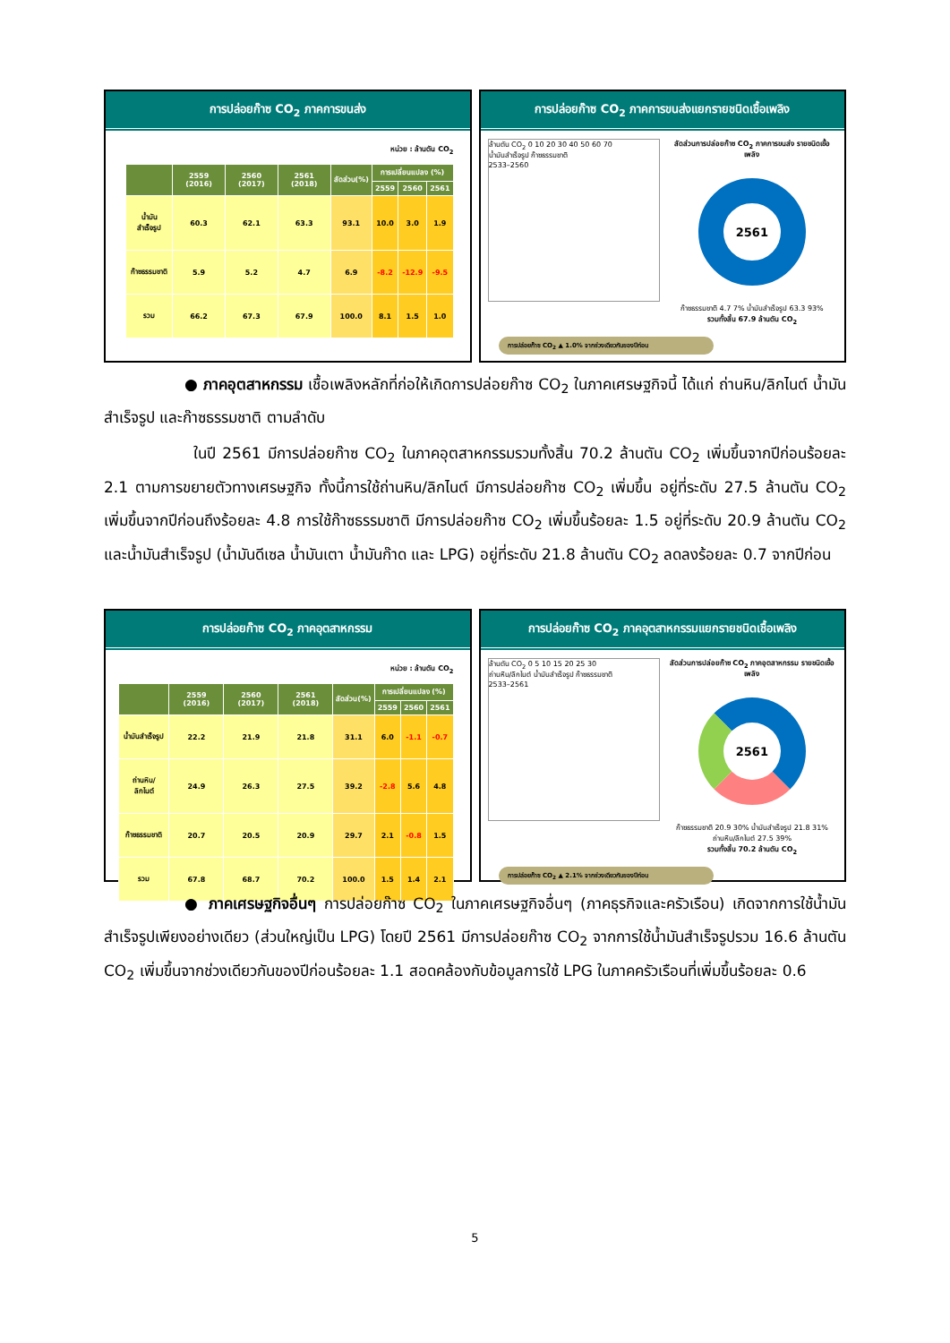การปล่อยก๊าซ CO<sub>2</sub> ภาคการขนส่ง
หน่วย : ล้านตัน CO<sub>2</sub>
| | 2559 (2016) | 2560 (2017) | 2561 (2018) | สัดส่วน(%) | การเปลี่ยนแปลง (%) | | |
| --- | --- | --- | --- | --- | --- | --- | --- |
| | | | | | 2559 | 2560 | 2561 |
| น้ำมันสำเร็จรูป | 60.3 | 62.1 | 63.3 | 93.1 | 10.0 | 3.0 | 1.9 |
| ก๊าซธรรมชาติ | 5.9 | 5.2 | 4.7 | 6.9 | -8.2 | -12.9 | -9.5 |
| รวม | 66.2 | 67.3 | 67.9 | 100.0 | 8.1 | 1.5 | 1.0 |
การปล่อยก๊าซ CO<sub>2</sub> ภาคการขนส่งแยกรายชนิดเชื้อเพลิง
ล้านตัน CO<sub>2</sub> 0 10 20 30 40 50 60 70
น้ำมันสำเร็จรูป ก๊าซธรรมชาติ
2533–2560
สัดส่วนการปล่อยก๊าซ CO<sub>2</sub> ภาคการขนส่ง รายชนิดเชื้อเพลิง
2561
ก๊าซธรรมชาติ 4.7 7% น้ำมันสำเร็จรูป 63.3 93%
รวมทั้งสิ้น 67.9 ล้านตัน CO<sub>2</sub>
การปล่อยก๊าซ CO<sub>2</sub> ▲ 1.0% จากช่วงเดียวกันของปีก่อน
● ภาคอุตสาหกรรม เชื้อเพลิงหลักที่ก่อให้เกิดการปล่อยก๊าซ CO<sub>2</sub> ในภาคเศรษฐกิจนี้ ได้แก่ ถ่านหิน/ลิกไนต์ น้ำมันสำเร็จรูป และก๊าซธรรมชาติ ตามลำดับ
ในปี 2561 มีการปล่อยก๊าซ CO<sub>2</sub> ในภาคอุตสาหกรรมรวมทั้งสิ้น 70.2 ล้านตัน CO<sub>2</sub> เพิ่มขึ้นจากปีก่อนร้อยละ 2.1 ตามการขยายตัวทางเศรษฐกิจ ทั้งนี้การใช้ถ่านหิน/ลิกไนต์ มีการปล่อยก๊าซ CO<sub>2</sub> เพิ่มขึ้น อยู่ที่ระดับ 27.5 ล้านตัน CO<sub>2</sub> เพิ่มขึ้นจากปีก่อนถึงร้อยละ 4.8 การใช้ก๊าซธรรมชาติ มีการปล่อยก๊าซ CO<sub>2</sub> เพิ่มขึ้นร้อยละ 1.5 อยู่ที่ระดับ 20.9 ล้านตัน CO<sub>2</sub> และน้ำมันสำเร็จรูป (น้ำมันดีเซล น้ำมันเตา น้ำมันก๊าด และ LPG) อยู่ที่ระดับ 21.8 ล้านตัน CO<sub>2</sub> ลดลงร้อยละ 0.7 จากปีก่อน
การปล่อยก๊าซ CO<sub>2</sub> ภาคอุตสาหกรรม
หน่วย : ล้านตัน CO<sub>2</sub>
| | 2559 (2016) | 2560 (2017) | 2561 (2018) | สัดส่วน(%) | การเปลี่ยนแปลง (%) | | |
| --- | --- | --- | --- | --- | --- | --- | --- |
| | | | | | 2559 | 2560 | 2561 |
| น้ำมันสำเร็จรูป | 22.2 | 21.9 | 21.8 | 31.1 | 6.0 | -1.1 | -0.7 |
| ถ่านหิน/ลิกไนต์ | 24.9 | 26.3 | 27.5 | 39.2 | -2.8 | 5.6 | 4.8 |
| ก๊าซธรรมชาติ | 20.7 | 20.5 | 20.9 | 29.7 | 2.1 | -0.8 | 1.5 |
| รวม | 67.8 | 68.7 | 70.2 | 100.0 | 1.5 | 1.4 | 2.1 |
การปล่อยก๊าซ CO<sub>2</sub> ภาคอุตสาหกรรมแยกรายชนิดเชื้อเพลิง
ล้านตัน CO<sub>2</sub> 0 5 10 15 20 25 30
ถ่านหิน/ลิกไนต์ น้ำมันสำเร็จรูป ก๊าซธรรมชาติ
2533–2561
สัดส่วนการปล่อยก๊าซ CO<sub>2</sub> ภาคอุตสาหกรรม รายชนิดเชื้อเพลิง
2561
ก๊าซธรรมชาติ 20.9 30% น้ำมันสำเร็จรูป 21.8 31% ถ่านหิน/ลิกไนต์ 27.5 39%
รวมทั้งสิ้น 70.2 ล้านตัน CO<sub>2</sub>
การปล่อยก๊าซ CO<sub>2</sub> ▲ 2.1% จากช่วงเดียวกันของปีก่อน
● ภาคเศรษฐกิจอื่นๆ การปล่อยก๊าซ CO<sub>2</sub> ในภาคเศรษฐกิจอื่นๆ (ภาคธุรกิจและครัวเรือน) เกิดจากการใช้น้ำมันสำเร็จรูปเพียงอย่างเดียว (ส่วนใหญ่เป็น LPG) โดยปี 2561 มีการปล่อยก๊าซ CO<sub>2</sub> จากการใช้น้ำมันสำเร็จรูปรวม 16.6 ล้านตัน CO<sub>2</sub> เพิ่มขึ้นจากช่วงเดียวกันของปีก่อนร้อยละ 1.1 สอดคล้องกับข้อมูลการใช้ LPG ในภาคครัวเรือนที่เพิ่มขึ้นร้อยละ 0.6
5